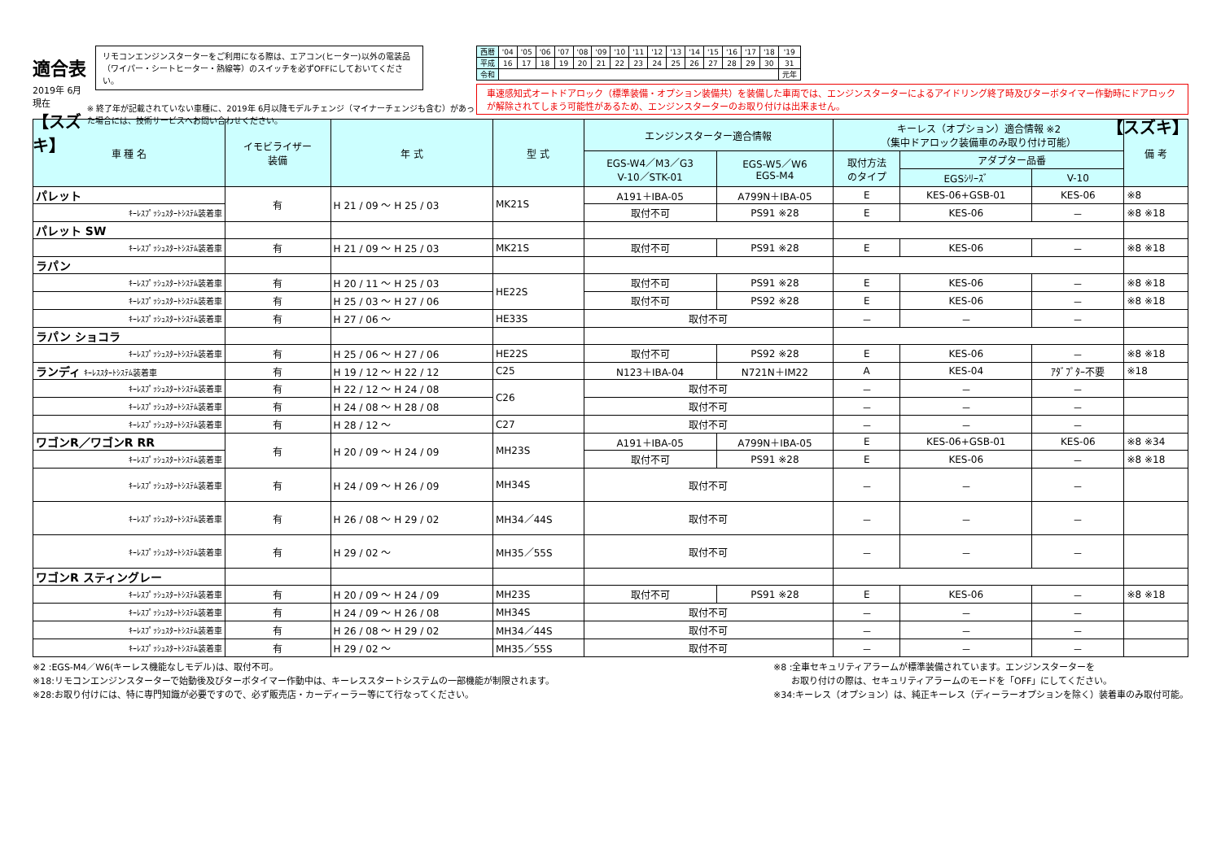適合表
2019年 6月現在
【スズキ】
リモコンエンジンスターターをご利用になる際は、エアコン(ヒーター)以外の電装品（ワイパー・シートヒーター・熱線等）のスイッチを必ずOFFにしておいてください。
※ 終了年が記載されていない車種に、2019年 6月以降モデルチェンジ（マイナーチェンジも含む）があった場合には、技術サービスへお問い合わせください。
| 西暦 | '04 | '05 | '06 | '07 | '08 | '09 | '10 | '11 | '12 | '13 | '14 | '15 | '16 | '17 | '18 | '19 |
| 平成 | 16 | 17 | 18 | 19 | 20 | 21 | 22 | 23 | 24 | 25 | 26 | 27 | 28 | 29 | 30 | 31 |
| 令和 | | | | | | | | | | | | | | | | 元年 |
車速感知式オートドアロック（標準装備・オプション装備共）を装備した車両では、エンジンスターターによるアイドリング終了時及びターボタイマー作動時にドアロックが解除されてしまう可能性があるため、エンジンスターターのお取り付けは出来ません。
【スズキ】
| 車 種 名 | イモビライザー 装備 | 年 式 | 型 式 | エンジンスターター適合情報 | | キーレス（オプション）適合情報 ※2 （集中ドアロック装備車のみ取り付け可能） | | | 備 考 |
| --- | --- | --- | --- | --- | --- | --- | --- | --- | --- |
| | | | | EGS-W4／M3／G3 V-10／STK-01 | EGS-W5／W6 EGS-M4 | 取付方法 のタイプ | アダプター品番 | | |
| | | | | | | | EGSｼﾘｰｽﾞ | V-10 | |
| パレット | 有 | H 21 / 09 ～ H 25 / 03 | MK21S | A191＋IBA-05 | A799N＋IBA-05 | E | KES-06+GSB-01 | KES-06 | ※8 |
| ｷｰﾚｽﾌﾟｯｼｭｽﾀｰﾄｼｽﾃﾑ装着車 | | | | 取付不可 | PS91 ※28 | E | KES-06 | － | ※8 ※18 |
| パレット SW | | | | | | | | | |
| ｷｰﾚｽﾌﾟｯｼｭｽﾀｰﾄｼｽﾃﾑ装着車 | 有 | H 21 / 09 ～ H 25 / 03 | MK21S | 取付不可 | PS91 ※28 | E | KES-06 | － | ※8 ※18 |
| ラパン | | | | | | | | | |
| ｷｰﾚｽﾌﾟｯｼｭｽﾀｰﾄｼｽﾃﾑ装着車 | 有 | H 20 / 11 ～ H 25 / 03 | HE22S | 取付不可 | PS91 ※28 | E | KES-06 | － | ※8 ※18 |
| ｷｰﾚｽﾌﾟｯｼｭｽﾀｰﾄｼｽﾃﾑ装着車 | 有 | H 25 / 03 ～ H 27 / 06 | | 取付不可 | PS92 ※28 | E | KES-06 | － | ※8 ※18 |
| ｷｰﾚｽﾌﾟｯｼｭｽﾀｰﾄｼｽﾃﾑ装着車 | 有 | H 27 / 06 ～ | HE33S | 取付不可 | | － | － | － | |
| ラパン ショコラ | | | | | | | | | |
| ｷｰﾚｽﾌﾟｯｼｭｽﾀｰﾄｼｽﾃﾑ装着車 | 有 | H 25 / 06 ～ H 27 / 06 | HE22S | 取付不可 | PS92 ※28 | E | KES-06 | － | ※8 ※18 |
| ランディ ｷｰﾚｽｽﾀｰﾄｼｽﾃﾑ装着車 | 有 | H 19 / 12 ～ H 22 / 12 | C25 | N123＋IBA-04 | N721N＋IM22 | A | KES-04 | ｱﾀﾞﾌﾟﾀｰ不要 | ※18 |
| ｷｰﾚｽﾌﾟｯｼｭｽﾀｰﾄｼｽﾃﾑ装着車 | 有 | H 22 / 12 ～ H 24 / 08 | C26 | 取付不可 | | － | － | － | |
| ｷｰﾚｽﾌﾟｯｼｭｽﾀｰﾄｼｽﾃﾑ装着車 | 有 | H 24 / 08 ～ H 28 / 08 | | 取付不可 | | － | － | － | |
| ｷｰﾚｽﾌﾟｯｼｭｽﾀｰﾄｼｽﾃﾑ装着車 | 有 | H 28 / 12 ～ | C27 | 取付不可 | | － | － | － | |
| ワゴンR／ワゴンR RR | 有 | H 20 / 09 ～ H 24 / 09 | MH23S | A191＋IBA-05 | A799N＋IBA-05 | E | KES-06+GSB-01 | KES-06 | ※8 ※34 |
| ｷｰﾚｽﾌﾟｯｼｭｽﾀｰﾄｼｽﾃﾑ装着車 | | | | 取付不可 | PS91 ※28 | E | KES-06 | － | ※8 ※18 |
| ｷｰﾚｽﾌﾟｯｼｭｽﾀｰﾄｼｽﾃﾑ装着車 | 有 | H 24 / 09 ～ H 26 / 09 | MH34S | 取付不可 | | － | － | － | |
| ｷｰﾚｽﾌﾟｯｼｭｽﾀｰﾄｼｽﾃﾑ装着車 | 有 | H 26 / 08 ～ H 29 / 02 | MH34／44S | 取付不可 | | － | － | － | |
| ｷｰﾚｽﾌﾟｯｼｭｽﾀｰﾄｼｽﾃﾑ装着車 | 有 | H 29 / 02 ～ | MH35／55S | 取付不可 | | － | － | － | |
| ワゴンR スティングレー | | | | | | | | | |
| ｷｰﾚｽﾌﾟｯｼｭｽﾀｰﾄｼｽﾃﾑ装着車 | 有 | H 20 / 09 ～ H 24 / 09 | MH23S | 取付不可 | PS91 ※28 | E | KES-06 | － | ※8 ※18 |
| ｷｰﾚｽﾌﾟｯｼｭｽﾀｰﾄｼｽﾃﾑ装着車 | 有 | H 24 / 09 ～ H 26 / 08 | MH34S | 取付不可 | | － | － | － | |
| ｷｰﾚｽﾌﾟｯｼｭｽﾀｰﾄｼｽﾃﾑ装着車 | 有 | H 26 / 08 ～ H 29 / 02 | MH34／44S | 取付不可 | | － | － | － | |
| ｷｰﾚｽﾌﾟｯｼｭｽﾀｰﾄｼｽﾃﾑ装着車 | 有 | H 29 / 02 ～ | MH35／55S | 取付不可 | | － | － | － | |
※2 :EGS-M4／W6(キーレス機能なしモデル)は、取付不可。
※18:リモコンエンジンスターターで始動後及びターボタイマー作動中は、キーレススタートシステムの一部機能が制限されます。
※28:お取り付けには、特に専門知識が必要ですので、必ず販売店・カーディーラー等にて行なってください。
※8 :全車セキュリティアラームが標準装備されています。エンジンスターターを
　　お取り付けの際は、セキュリティアラームのモードを「OFF」にしてください。
※34:キーレス（オプション）は、純正キーレス（ディーラーオプションを除く）装着車のみ取付可能。